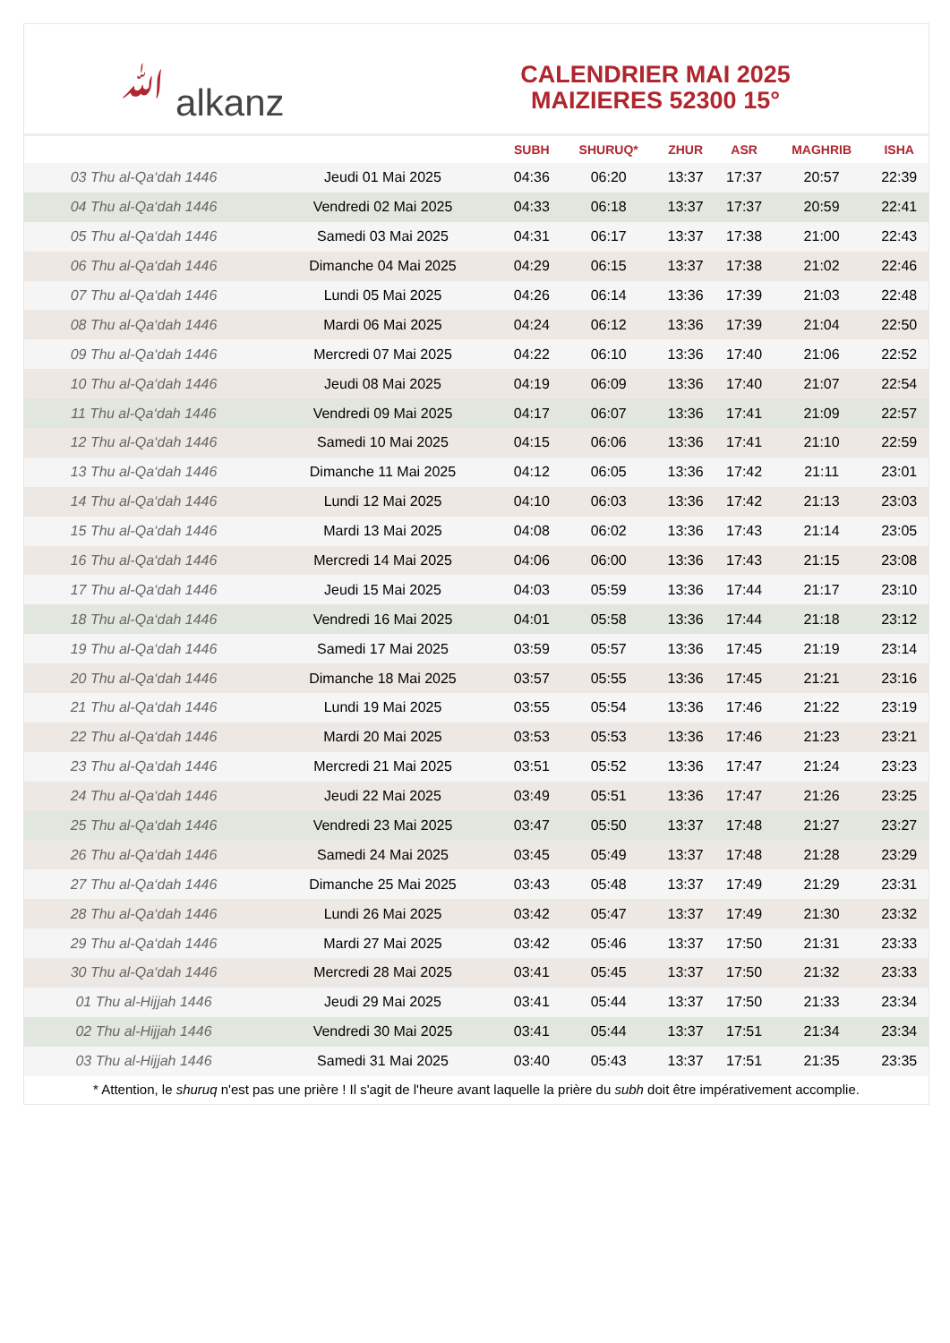ﷲ alkanz
CALENDRIER MAI 2025
MAIZIERES 52300 15°
| | | SUBH | SHURUQ* | ZHUR | ASR | MAGHRIB | ISHA |
| --- | --- | --- | --- | --- | --- | --- | --- |
| 03 Thu al-Qa‘dah 1446 | Jeudi 01 Mai 2025 | 04:36 | 06:20 | 13:37 | 17:37 | 20:57 | 22:39 |
| 04 Thu al-Qa‘dah 1446 | Vendredi 02 Mai 2025 | 04:33 | 06:18 | 13:37 | 17:37 | 20:59 | 22:41 |
| 05 Thu al-Qa‘dah 1446 | Samedi 03 Mai 2025 | 04:31 | 06:17 | 13:37 | 17:38 | 21:00 | 22:43 |
| 06 Thu al-Qa‘dah 1446 | Dimanche 04 Mai 2025 | 04:29 | 06:15 | 13:37 | 17:38 | 21:02 | 22:46 |
| 07 Thu al-Qa‘dah 1446 | Lundi 05 Mai 2025 | 04:26 | 06:14 | 13:36 | 17:39 | 21:03 | 22:48 |
| 08 Thu al-Qa‘dah 1446 | Mardi 06 Mai 2025 | 04:24 | 06:12 | 13:36 | 17:39 | 21:04 | 22:50 |
| 09 Thu al-Qa‘dah 1446 | Mercredi 07 Mai 2025 | 04:22 | 06:10 | 13:36 | 17:40 | 21:06 | 22:52 |
| 10 Thu al-Qa‘dah 1446 | Jeudi 08 Mai 2025 | 04:19 | 06:09 | 13:36 | 17:40 | 21:07 | 22:54 |
| 11 Thu al-Qa‘dah 1446 | Vendredi 09 Mai 2025 | 04:17 | 06:07 | 13:36 | 17:41 | 21:09 | 22:57 |
| 12 Thu al-Qa‘dah 1446 | Samedi 10 Mai 2025 | 04:15 | 06:06 | 13:36 | 17:41 | 21:10 | 22:59 |
| 13 Thu al-Qa‘dah 1446 | Dimanche 11 Mai 2025 | 04:12 | 06:05 | 13:36 | 17:42 | 21:11 | 23:01 |
| 14 Thu al-Qa‘dah 1446 | Lundi 12 Mai 2025 | 04:10 | 06:03 | 13:36 | 17:42 | 21:13 | 23:03 |
| 15 Thu al-Qa‘dah 1446 | Mardi 13 Mai 2025 | 04:08 | 06:02 | 13:36 | 17:43 | 21:14 | 23:05 |
| 16 Thu al-Qa‘dah 1446 | Mercredi 14 Mai 2025 | 04:06 | 06:00 | 13:36 | 17:43 | 21:15 | 23:08 |
| 17 Thu al-Qa‘dah 1446 | Jeudi 15 Mai 2025 | 04:03 | 05:59 | 13:36 | 17:44 | 21:17 | 23:10 |
| 18 Thu al-Qa‘dah 1446 | Vendredi 16 Mai 2025 | 04:01 | 05:58 | 13:36 | 17:44 | 21:18 | 23:12 |
| 19 Thu al-Qa‘dah 1446 | Samedi 17 Mai 2025 | 03:59 | 05:57 | 13:36 | 17:45 | 21:19 | 23:14 |
| 20 Thu al-Qa‘dah 1446 | Dimanche 18 Mai 2025 | 03:57 | 05:55 | 13:36 | 17:45 | 21:21 | 23:16 |
| 21 Thu al-Qa‘dah 1446 | Lundi 19 Mai 2025 | 03:55 | 05:54 | 13:36 | 17:46 | 21:22 | 23:19 |
| 22 Thu al-Qa‘dah 1446 | Mardi 20 Mai 2025 | 03:53 | 05:53 | 13:36 | 17:46 | 21:23 | 23:21 |
| 23 Thu al-Qa‘dah 1446 | Mercredi 21 Mai 2025 | 03:51 | 05:52 | 13:36 | 17:47 | 21:24 | 23:23 |
| 24 Thu al-Qa‘dah 1446 | Jeudi 22 Mai 2025 | 03:49 | 05:51 | 13:36 | 17:47 | 21:26 | 23:25 |
| 25 Thu al-Qa‘dah 1446 | Vendredi 23 Mai 2025 | 03:47 | 05:50 | 13:37 | 17:48 | 21:27 | 23:27 |
| 26 Thu al-Qa‘dah 1446 | Samedi 24 Mai 2025 | 03:45 | 05:49 | 13:37 | 17:48 | 21:28 | 23:29 |
| 27 Thu al-Qa‘dah 1446 | Dimanche 25 Mai 2025 | 03:43 | 05:48 | 13:37 | 17:49 | 21:29 | 23:31 |
| 28 Thu al-Qa‘dah 1446 | Lundi 26 Mai 2025 | 03:42 | 05:47 | 13:37 | 17:49 | 21:30 | 23:32 |
| 29 Thu al-Qa‘dah 1446 | Mardi 27 Mai 2025 | 03:42 | 05:46 | 13:37 | 17:50 | 21:31 | 23:33 |
| 30 Thu al-Qa‘dah 1446 | Mercredi 28 Mai 2025 | 03:41 | 05:45 | 13:37 | 17:50 | 21:32 | 23:33 |
| 01 Thu al-Hijjah 1446 | Jeudi 29 Mai 2025 | 03:41 | 05:44 | 13:37 | 17:50 | 21:33 | 23:34 |
| 02 Thu al-Hijjah 1446 | Vendredi 30 Mai 2025 | 03:41 | 05:44 | 13:37 | 17:51 | 21:34 | 23:34 |
| 03 Thu al-Hijjah 1446 | Samedi 31 Mai 2025 | 03:40 | 05:43 | 13:37 | 17:51 | 21:35 | 23:35 |
* Attention, le shuruq n'est pas une prière ! Il s'agit de l'heure avant laquelle la prière du subh doit être impérativement accomplie.